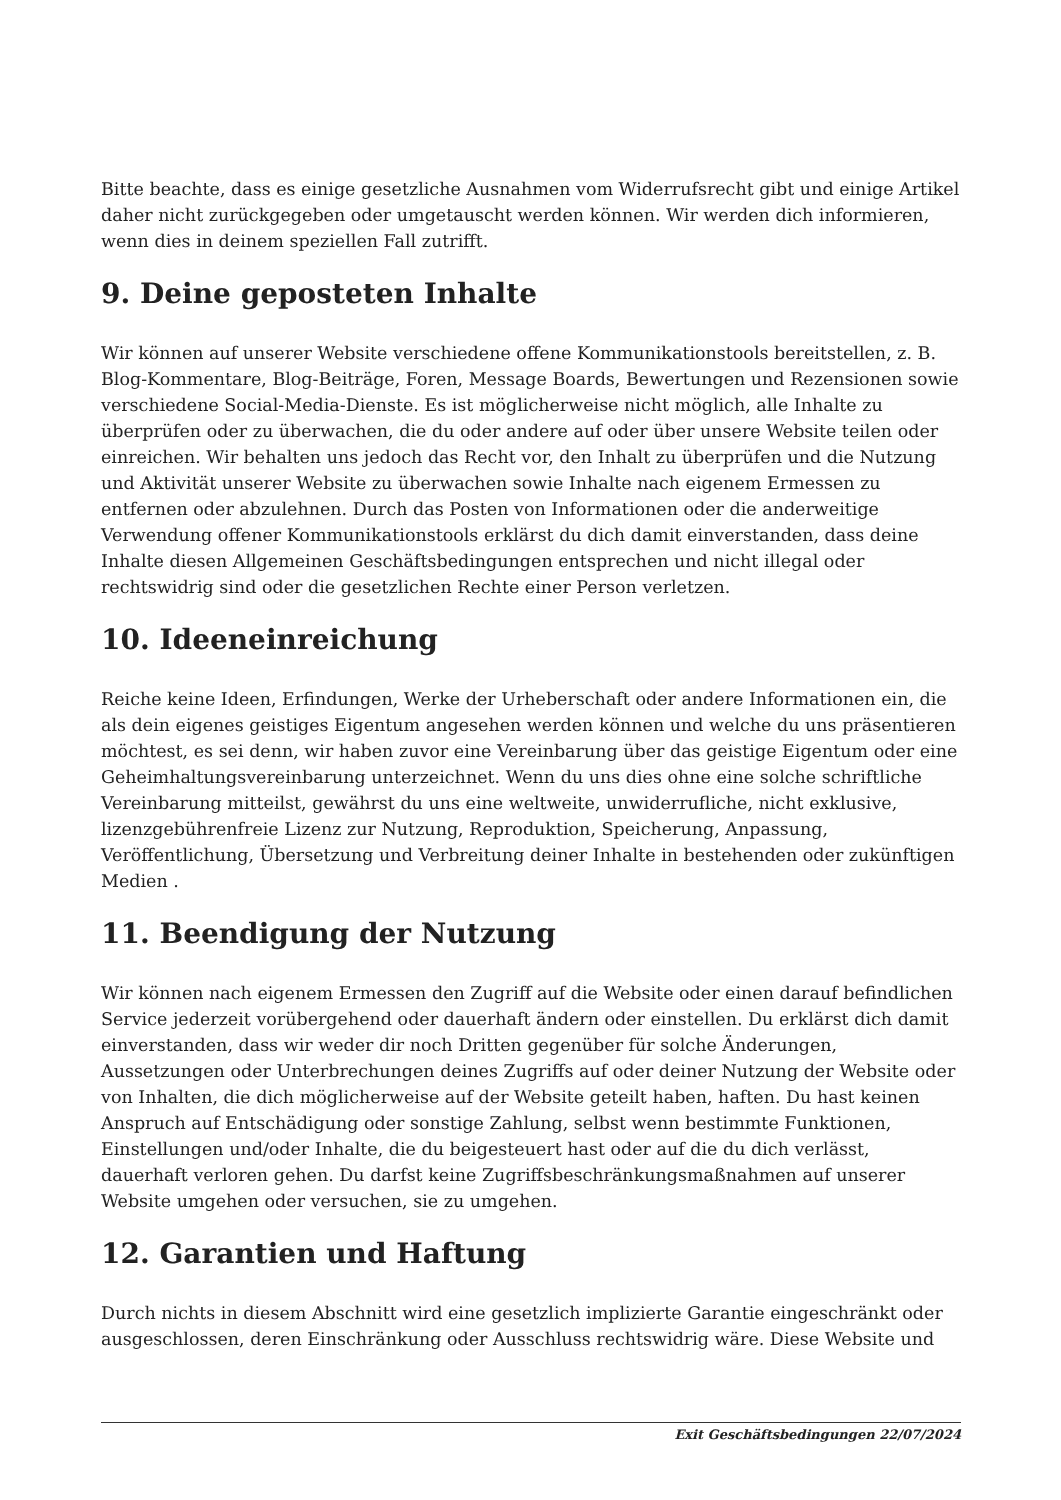Bitte beachte, dass es einige gesetzliche Ausnahmen vom Widerrufsrecht gibt und einige Artikel daher nicht zurückgegeben oder umgetauscht werden können. Wir werden dich informieren, wenn dies in deinem speziellen Fall zutrifft.
9. Deine geposteten Inhalte
Wir können auf unserer Website verschiedene offene Kommunikationstools bereitstellen, z. B. Blog-Kommentare, Blog-Beiträge, Foren, Message Boards, Bewertungen und Rezensionen sowie verschiedene Social-Media-Dienste. Es ist möglicherweise nicht möglich, alle Inhalte zu überprüfen oder zu überwachen, die du oder andere auf oder über unsere Website teilen oder einreichen. Wir behalten uns jedoch das Recht vor, den Inhalt zu überprüfen und die Nutzung und Aktivität unserer Website zu überwachen sowie Inhalte nach eigenem Ermessen zu entfernen oder abzulehnen. Durch das Posten von Informationen oder die anderweitige Verwendung offener Kommunikationstools erklärst du dich damit einverstanden, dass deine Inhalte diesen Allgemeinen Geschäftsbedingungen entsprechen und nicht illegal oder rechtswidrig sind oder die gesetzlichen Rechte einer Person verletzen.
10. Ideeneinreichung
Reiche keine Ideen, Erfindungen, Werke der Urheberschaft oder andere Informationen ein, die als dein eigenes geistiges Eigentum angesehen werden können und welche du uns präsentieren möchtest, es sei denn, wir haben zuvor eine Vereinbarung über das geistige Eigentum oder eine Geheimhaltungsvereinbarung unterzeichnet. Wenn du uns dies ohne eine solche schriftliche Vereinbarung mitteilst, gewährst du uns eine weltweite, unwiderrufliche, nicht exklusive, lizenzgebührenfreie Lizenz zur Nutzung, Reproduktion, Speicherung, Anpassung, Veröffentlichung, Übersetzung und Verbreitung deiner Inhalte in bestehenden oder zukünftigen Medien .
11. Beendigung der Nutzung
Wir können nach eigenem Ermessen den Zugriff auf die Website oder einen darauf befindlichen Service jederzeit vorübergehend oder dauerhaft ändern oder einstellen. Du erklärst dich damit einverstanden, dass wir weder dir noch Dritten gegenüber für solche Änderungen, Aussetzungen oder Unterbrechungen deines Zugriffs auf oder deiner Nutzung der Website oder von Inhalten, die dich möglicherweise auf der Website geteilt haben, haften. Du hast keinen Anspruch auf Entschädigung oder sonstige Zahlung, selbst wenn bestimmte Funktionen, Einstellungen und/oder Inhalte, die du beigesteuert hast oder auf die du dich verlässt, dauerhaft verloren gehen. Du darfst keine Zugriffsbeschränkungsmaßnahmen auf unserer Website umgehen oder versuchen, sie zu umgehen.
12. Garantien und Haftung
Durch nichts in diesem Abschnitt wird eine gesetzlich implizierte Garantie eingeschränkt oder ausgeschlossen, deren Einschränkung oder Ausschluss rechtswidrig wäre. Diese Website und
Exit Geschäftsbedingungen 22/07/2024